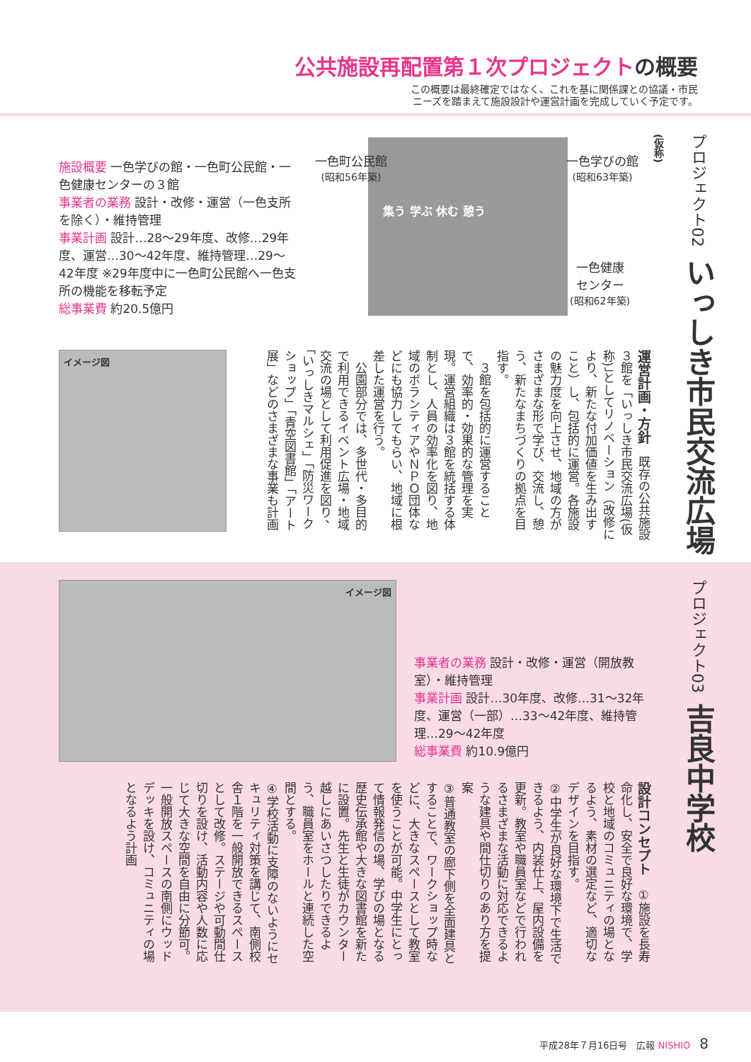公共施設再配置第１次プロジェクトの概要
この概要は最終確定ではなく、これを基に関係課との協議・市民
ニーズを踏まえて施設設計や運営計画を完成していく予定です。
プロジェクト02 いっしき市民交流広場(仮称)
施設概要 一色学びの館・一色町公民館・一色健康センターの３館
事業者の業務 設計・改修・運営（一色支所を除く）・維持管理
事業計画 設計…28〜29年度、改修…29年度、運営…30〜42年度、維持管理…29〜42年度 ※29年度中に一色町公民館へ一色支所の機能を移転予定
総事業費 約20.5億円
集う 学ぶ 休む 憩う
一色町公民館
(昭和56年築)
一色学びの館
(昭和63年築)
一色健康
センター
(昭和62年築)
イメージ図
運営計画・方針　既存の公共施設３館を「いっしき市民交流広場(仮称)」としてリノベーション（改修により、新たな付加価値を生み出すこと）し、包括的に運営。各施設の魅力度を向上させ、地域の方がさまざまな形で学び、交流し、憩う、新たなまちづくりの拠点を目指す。
　３館を包括的に運営することで、効率的・効果的な管理を実現。運営組織は３館を統括する体制とし、人員の効率化を図り、地域のボランティアやＮＰＯ団体などにも協力してもらい、地域に根差した運営を行う。
　公園部分では、多世代・多目的で利用できるイベント広場・地域交流の場として利用促進を図り、「いっしきマルシェ」「防災ワークショップ」「青空図書館」「アート展」などのさまざまな事業も計画
プロジェクト03 吉良中学校
イメージ図
事業者の業務 設計・改修・運営（開放教室）・維持管理
事業計画 設計…30年度、改修…31〜32年度、運営（一部）…33〜42年度、維持管理…29〜42年度
総事業費 約10.9億円
設計コンセプト　①施設を長寿命化し、安全で良好な環境で、学校と地域のコミュニティの場となるよう、素材の選定など、適切なデザインを目指す。
②中学生が良好な環境下で生活できるよう、内装仕上、屋内設備を更新。教室や職員室などで行われるさまざまな活動に対応できるような建具や間仕切りのあり方を提案
③普通教室の廊下側を全面建具とすることで、ワークショップ時などに、大きなスペースとして教室を使うことが可能。中学生にとって情報発信の場、学びの場となる歴史伝承館や大きな図書館を新たに設置。先生と生徒がカウンター越しにあいさつしたりできるよう、職員室をホールと連続した空間とする。
④学校活動に支障のないようにセキュリティ対策を講じて、南側校舎１階を一般開放できるスペースとして改修。ステージや可動間仕切りを設け、活動内容や人数に応じて大きな空間を自由に分節可。一般開放スペースの南側にウッドデッキを設け、コミュニティの場となるよう計画
平成28年７月16日号　広報 NISHIO　8